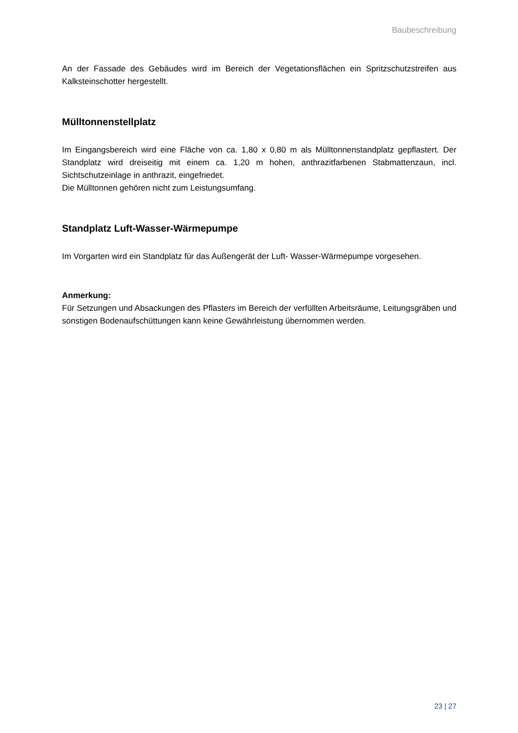Baubeschreibung
An der Fassade des Gebäudes wird im Bereich der Vegetationsflächen ein Spritzschutzstreifen aus Kalksteinschotter hergestellt.
Mülltonnenstellplatz
Im Eingangsbereich wird eine Fläche von ca. 1,80 x 0,80 m als Mülltonnenstandplatz gepflastert. Der Standplatz wird dreiseitig mit einem ca. 1,20 m hohen, anthrazitfarbenen Stabmattenzaun, incl. Sichtschutzeinlage in anthrazit, eingefriedet.
Die Mülltonnen gehören nicht zum Leistungsumfang.
Standplatz Luft-Wasser-Wärmepumpe
Im Vorgarten wird ein Standplatz für das Außengerät der Luft- Wasser-Wärmepumpe vorgesehen.
Anmerkung:
Für Setzungen und Absackungen des Pflasters im Bereich der verfüllten Arbeitsräume, Leitungsgräben und sonstigen Bodenaufschüttungen kann keine Gewährleistung übernommen werden.
23 | 27